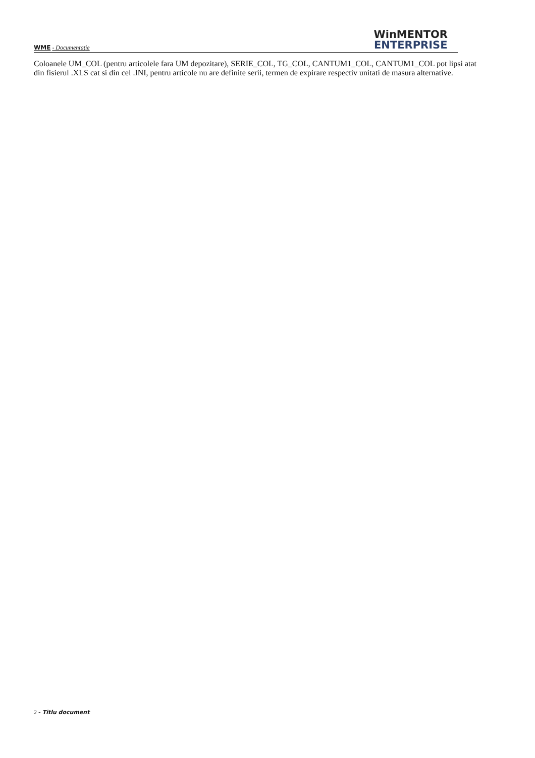WME - Documentaţie
WinMENTOR
ENTERPRISE
Coloanele UM_COL (pentru articolele fara UM depozitare), SERIE_COL, TG_COL, CANTUM1_COL, CANTUM1_COL pot lipsi atat din fisierul .XLS cat si din cel .INI, pentru articole nu are definite serii, termen de expirare respectiv unitati de masura alternative.
2 - Titlu document